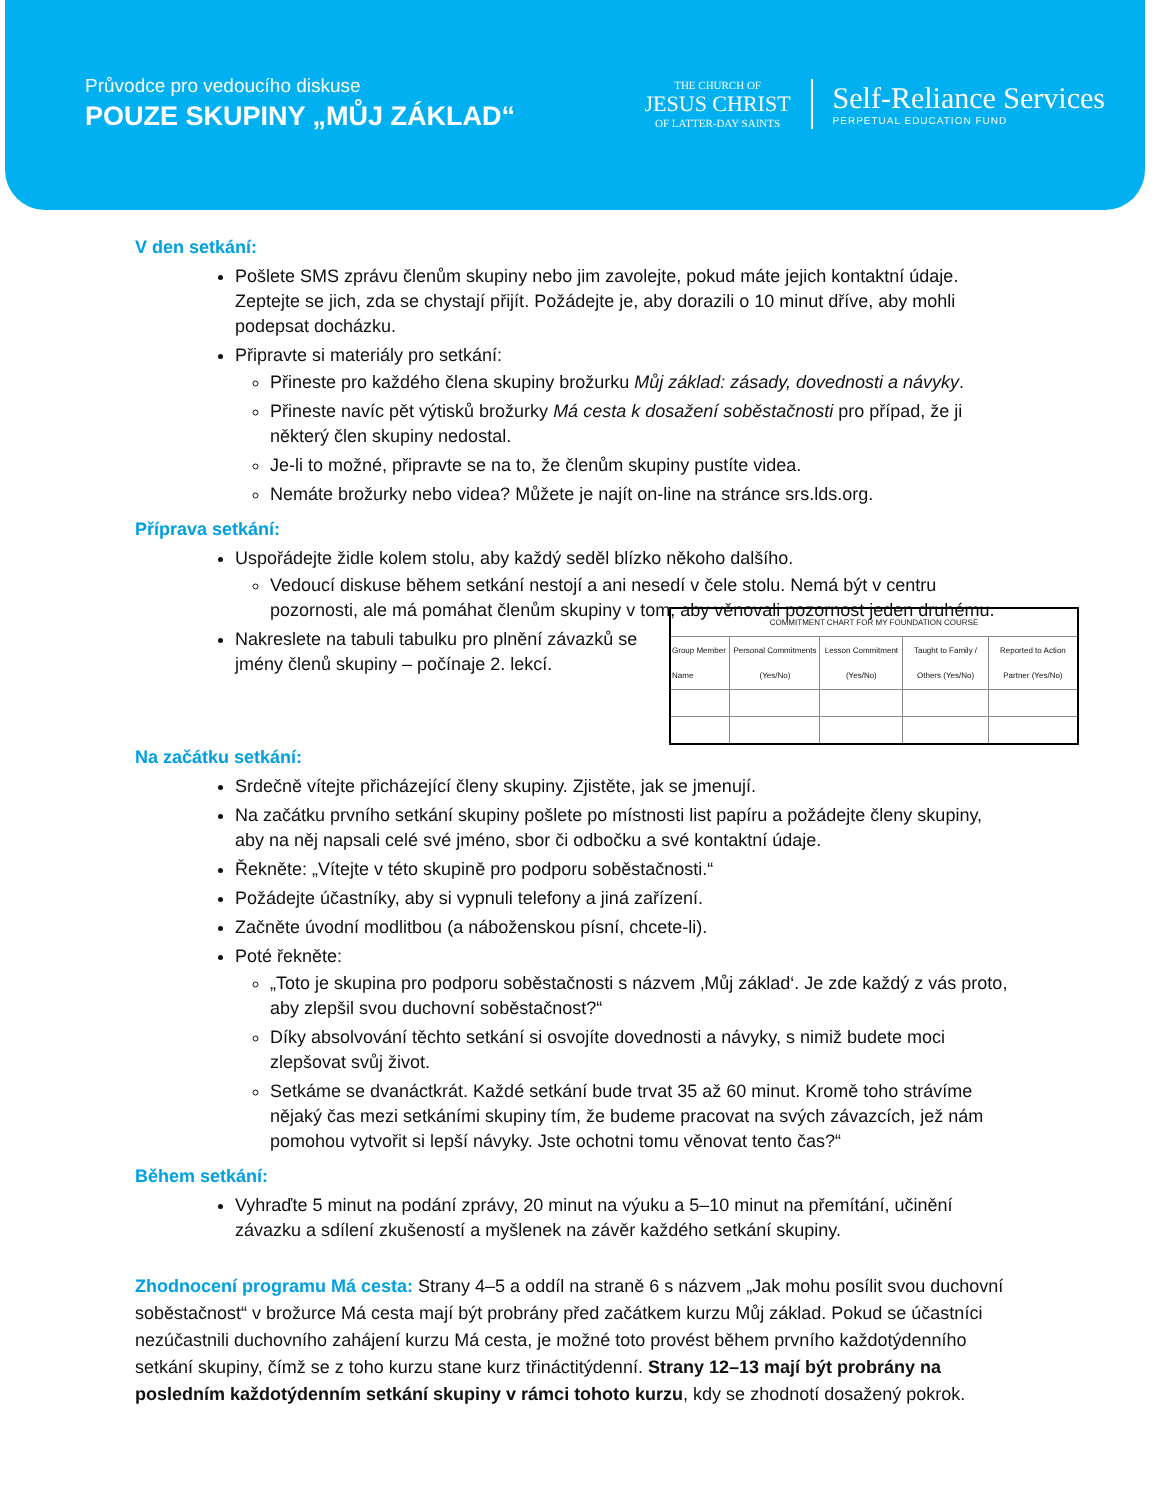Průvodce pro vedoucího diskuse
POUZE SKUPINY „MŮJ ZÁKLAD“
THE CHURCH OF
JESUS CHRIST
OF LATTER-DAY SAINTS
Self-Reliance Services
PERPETUAL EDUCATION FUND
V den setkání:
Pošlete SMS zprávu členům skupiny nebo jim zavolejte, pokud máte jejich kontaktní údaje. Zeptejte se jich, zda se chystají přijít. Požádejte je, aby dorazili o 10 minut dříve, aby mohli podepsat docházku.
Připravte si materiály pro setkání:
Přineste pro každého člena skupiny brožurku Můj základ: zásady, dovednosti a návyky.
Přineste navíc pět výtisků brožurky Má cesta k dosažení soběstačnosti pro případ, že ji některý člen skupiny nedostal.
Je-li to možné, připravte se na to, že členům skupiny pustíte videa.
Nemáte brožurky nebo videa? Můžete je najít on-line na stránce srs.lds.org.
Příprava setkání:
Uspořádejte židle kolem stolu, aby každý seděl blízko někoho dalšího.
Vedoucí diskuse během setkání nestojí a ani nesedí v čele stolu. Nemá být v centru pozornosti, ale má pomáhat členům skupiny v tom, aby věnovali pozornost jeden druhému.
| COMMITMENT CHART FOR MY FOUNDATION COURSE | | | | |
| --- | --- | --- | --- | --- |
| Group Member Name | Personal Commitments (Yes/No) | Lesson Commitment (Yes/No) | Taught to Family / Others (Yes/No) | Reported to Action Partner (Yes/No) |
Nakreslete na tabuli tabulku pro plnění závazků se jmény členů skupiny – počínaje 2. lekcí.
Na začátku setkání:
Srdečně vítejte přicházející členy skupiny. Zjistěte, jak se jmenují.
Na začátku prvního setkání skupiny pošlete po místnosti list papíru a požádejte členy skupiny, aby na něj napsali celé své jméno, sbor či odbočku a své kontaktní údaje.
Řekněte: „Vítejte v této skupině pro podporu soběstačnosti.“
Požádejte účastníky, aby si vypnuli telefony a jiná zařízení.
Začněte úvodní modlitbou (a náboženskou písní, chcete-li).
Poté řekněte:
„Toto je skupina pro podporu soběstačnosti s názvem ‚Můj základ‘. Je zde každý z vás proto, aby zlepšil svou duchovní soběstačnost?“
Díky absolvování těchto setkání si osvojíte dovednosti a návyky, s nimiž budete moci zlepšovat svůj život.
Setkáme se dvanáctkrát. Každé setkání bude trvat 35 až 60 minut. Kromě toho strávíme nějaký čas mezi setkáními skupiny tím, že budeme pracovat na svých závazcích, jež nám pomohou vytvořit si lepší návyky. Jste ochotni tomu věnovat tento čas?“
Během setkání:
Vyhraďte 5 minut na podání zprávy, 20 minut na výuku a 5–10 minut na přemítání, učinění závazku a sdílení zkušeností a myšlenek na závěr každého setkání skupiny.
Zhodnocení programu Má cesta: Strany 4–5 a oddíl na straně 6 s názvem „Jak mohu posílit svou duchovní soběstačnost“ v brožurce Má cesta mají být probrány před začátkem kurzu Můj základ. Pokud se účastníci nezúčastnili duchovního zahájení kurzu Má cesta, je možné toto provést během prvního každotýdenního setkání skupiny, čímž se z toho kurzu stane kurz třináctitýdenní. Strany 12–13 mají být probrány na posledním každotýdenním setkání skupiny v rámci tohoto kurzu, kdy se zhodnotí dosažený pokrok.